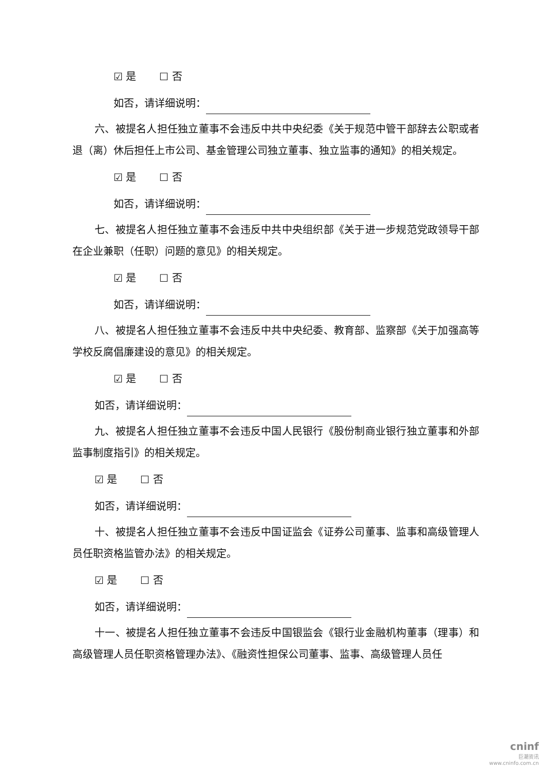☑ 是 ☐ 否
如否，请详细说明：
六、被提名人担任独立董事不会违反中共中央纪委《关于规范中管干部辞去公职或者退（离）休后担任上市公司、基金管理公司独立董事、独立监事的通知》的相关规定。
☑ 是 ☐ 否
如否，请详细说明：
七、被提名人担任独立董事不会违反中共中央组织部《关于进一步规范党政领导干部在企业兼职（任职）问题的意见》的相关规定。
☑ 是 ☐ 否
如否，请详细说明：
八、被提名人担任独立董事不会违反中共中央纪委、教育部、监察部《关于加强高等学校反腐倡廉建设的意见》的相关规定。
☑ 是 ☐ 否
如否，请详细说明：
九、被提名人担任独立董事不会违反中国人民银行《股份制商业银行独立董事和外部监事制度指引》的相关规定。
☑ 是 ☐ 否
如否，请详细说明：
十、被提名人担任独立董事不会违反中国证监会《证券公司董事、监事和高级管理人员任职资格监管办法》的相关规定。
☑ 是 ☐ 否
如否，请详细说明：
十一、被提名人担任独立董事不会违反中国银监会《银行业金融机构董事（理事）和高级管理人员任职资格管理办法》、《融资性担保公司董事、监事、高级管理人员任
cninf
巨潮资讯
www.cninfo.com.cn